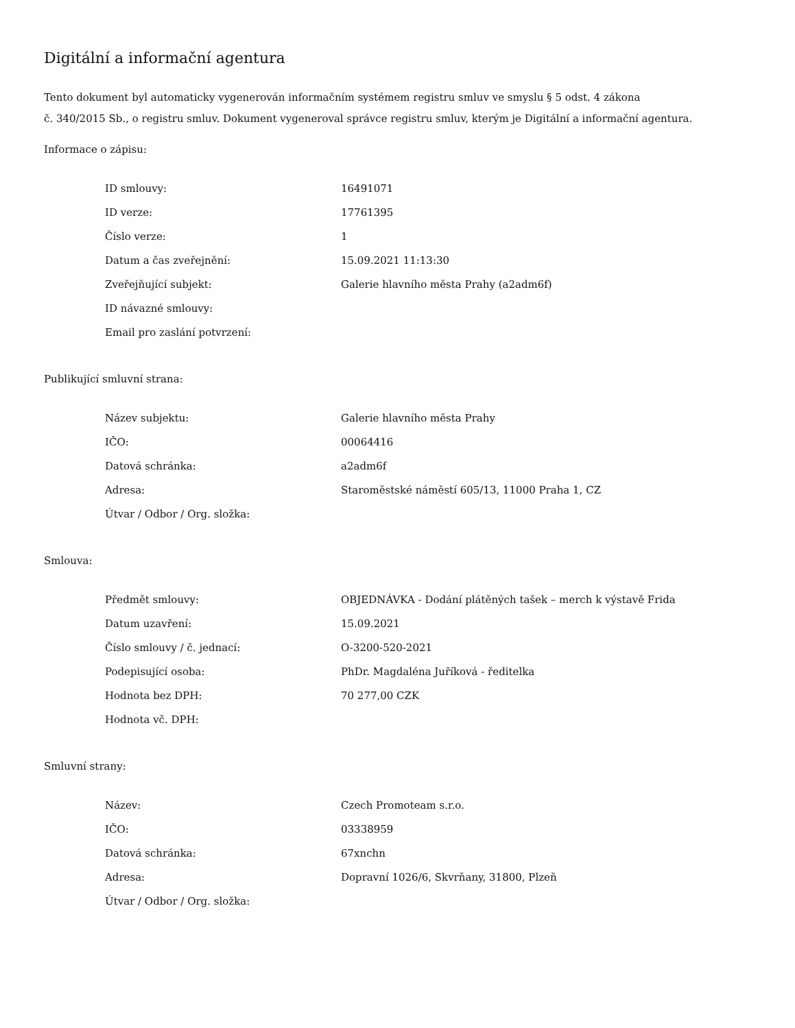Digitální a informační agentura
Tento dokument byl automaticky vygenerován informačním systémem registru smluv ve smyslu § 5 odst. 4 zákona
č. 340/2015 Sb., o registru smluv. Dokument vygeneroval správce registru smluv, kterým je Digitální a informační agentura.
Informace o zápisu:
| ID smlouvy: | 16491071 |
| ID verze: | 17761395 |
| Číslo verze: | 1 |
| Datum a čas zveřejnění: | 15.09.2021 11:13:30 |
| Zveřejňující subjekt: | Galerie hlavního města Prahy (a2adm6f) |
| ID návazné smlouvy: | |
| Email pro zaslání potvrzení: | |
Publikující smluvní strana:
| Název subjektu: | Galerie hlavního města Prahy |
| IČO: | 00064416 |
| Datová schránka: | a2adm6f |
| Adresa: | Staroměstské náměstí 605/13, 11000 Praha 1, CZ |
| Útvar / Odbor / Org. složka: | |
Smlouva:
| Předmět smlouvy: | OBJEDNÁVKA - Dodání plátěných tašek – merch k výstavě Frida |
| Datum uzavření: | 15.09.2021 |
| Číslo smlouvy / č. jednací: | O-3200-520-2021 |
| Podepisující osoba: | PhDr. Magdaléna Juříková - ředitelka |
| Hodnota bez DPH: | 70 277,00 CZK |
| Hodnota vč. DPH: | |
Smluvní strany:
| Název: | Czech Promoteam s.r.o. |
| IČO: | 03338959 |
| Datová schránka: | 67xnchn |
| Adresa: | Dopravní 1026/6, Skvrňany, 31800, Plzeň |
| Útvar / Odbor / Org. složka: | |